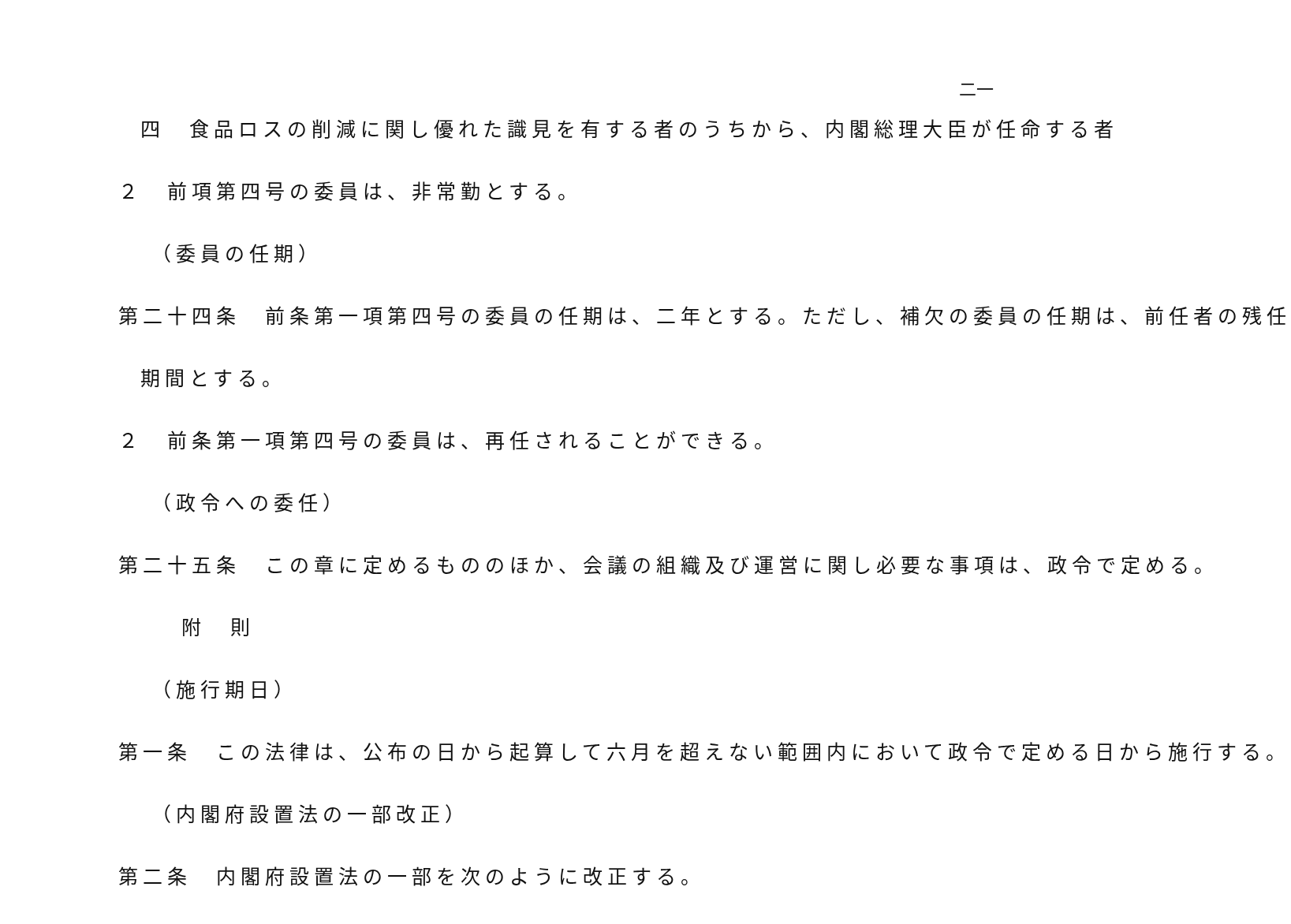二一
四　食品ロスの削減に関し優れた識見を有する者のうちから、内閣総理大臣が任命する者
２　前項第四号の委員は、非常勤とする。
（委員の任期）
第二十四条　前条第一項第四号の委員の任期は、二年とする。ただし、補欠の委員の任期は、前任者の残任
期間とする。
２　前条第一項第四号の委員は、再任されることができる。
（政令への委任）
第二十五条　この章に定めるもののほか、会議の組織及び運営に関し必要な事項は、政令で定める。
附　則
（施行期日）
第一条　この法律は、公布の日から起算して六月を超えない範囲内において政令で定める日から施行する。
（内閣府設置法の一部改正）
第二条　内閣府設置法の一部を次のように改正する。